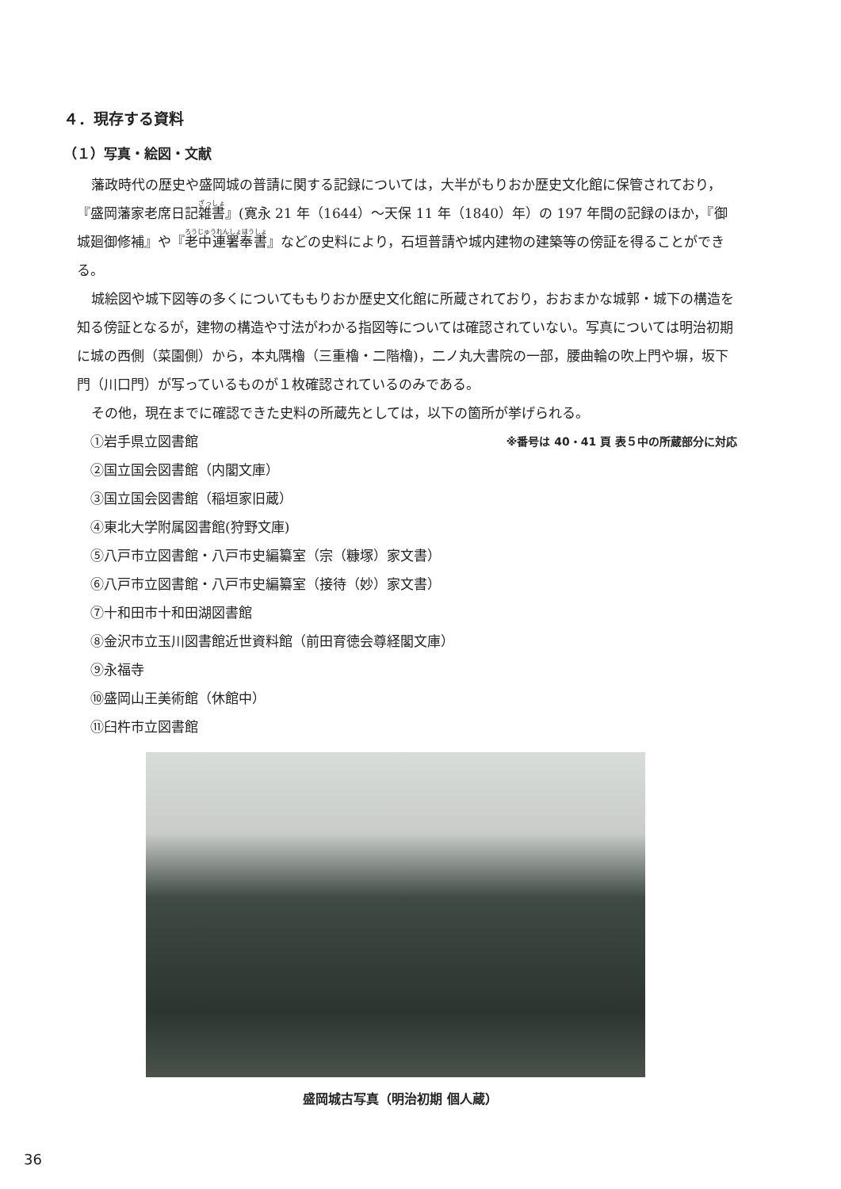４．現存する資料
（１）写真・絵図・文献
藩政時代の歴史や盛岡城の普請に関する記録については，大半がもりおか歴史文化館に保管されており，『盛岡藩家老席日記雑書』(寛永 21 年（1644）～天保 11 年（1840）年）の 197 年間の記録のほか，『御城廻御修補』や『老中連署奉書』などの史料により，石垣普請や城内建物の建築等の傍証を得ることができる。
城絵図や城下図等の多くについてももりおか歴史文化館に所蔵されており，おおまかな城郭・城下の構造を知る傍証となるが，建物の構造や寸法がわかる指図等については確認されていない。写真については明治初期に城の西側（菜園側）から，本丸隅櫓（三重櫓・二階櫓)，二ノ丸大書院の一部，腰曲輪の吹上門や塀，坂下門（川口門）が写っているものが１枚確認されているのみである。
その他，現在までに確認できた史料の所蔵先としては，以下の箇所が挙げられる。
①岩手県立図書館 ※番号は 40・41 頁 表５中の所蔵部分に対応
②国立国会図書館（内閣文庫）
③国立国会図書館（稲垣家旧蔵）
④東北大学附属図書館(狩野文庫)
⑤八戸市立図書館・八戸市史編纂室（宗（糠塚）家文書）
⑥八戸市立図書館・八戸市史編纂室（接待（妙）家文書）
⑦十和田市十和田湖図書館
⑧金沢市立玉川図書館近世資料館（前田育徳会尊経閣文庫）
⑨永福寺
⑩盛岡山王美術館（休館中）
⑪臼杵市立図書館
盛岡城古写真（明治初期 個人蔵）
36